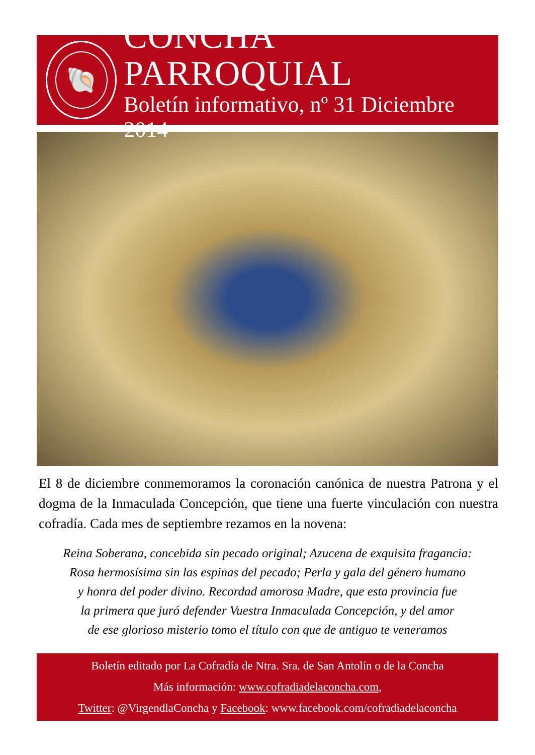🐚
CONCHA PARROQUIAL
Boletín informativo, nº 31 Diciembre 2014
El 8 de diciembre conmemoramos la coronación canónica de nuestra Patrona y el dogma de la Inmaculada Concepción, que tiene una fuerte vinculación con nuestra cofradía. Cada mes de septiembre rezamos en la novena:
Reina Soberana, concebida sin pecado original; Azucena de exquisita fragancia:
Rosa hermosísima sin las espinas del pecado; Perla y gala del género humano
y honra del poder divino. Recordad amorosa Madre, que esta provincia fue
la primera que juró defender Vuestra Inmaculada Concepción, y del amor
de ese glorioso misterio tomo el título con que de antiguo te veneramos
Boletín editado por La Cofradía de Ntra. Sra. de San Antolín o de la Concha
Más información: www.cofradiadelaconcha.com,
Twitter: @VirgendlaConcha y Facebook: www.facebook.com/cofradiadelaconcha